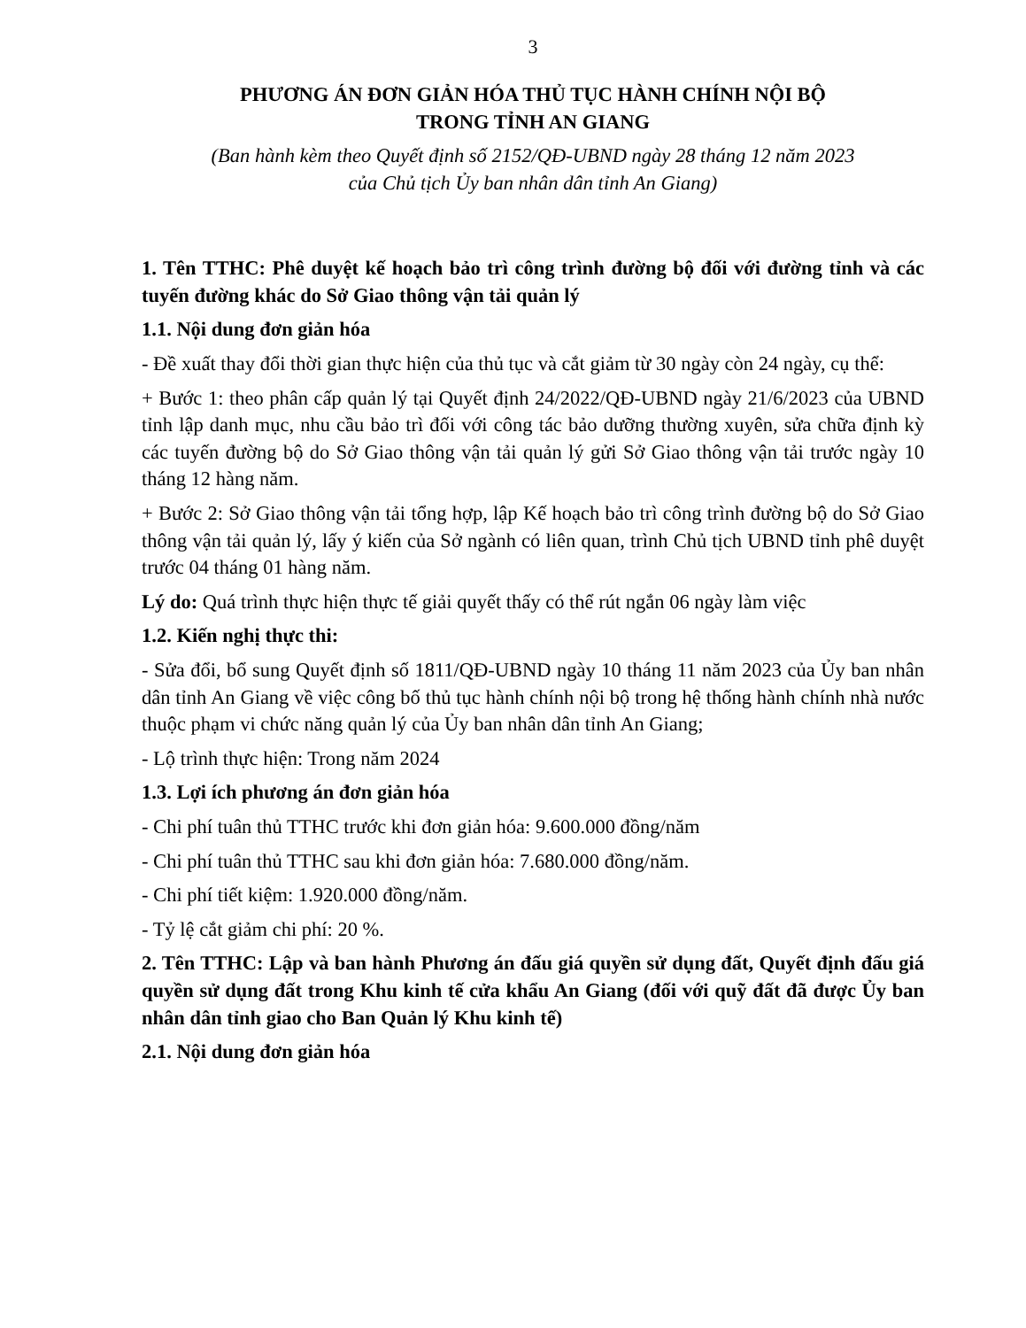3
PHƯƠNG ÁN ĐƠN GIẢN HÓA THỦ TỤC HÀNH CHÍNH NỘI BỘ
TRONG TỈNH AN GIANG
(Ban hành kèm theo Quyết định số 2152/QĐ-UBND ngày 28 tháng 12 năm 2023
của Chủ tịch Ủy ban nhân dân tỉnh An Giang)
1. Tên TTHC: Phê duyệt kế hoạch bảo trì công trình đường bộ đối với đường tỉnh và các tuyến đường khác do Sở Giao thông vận tải quản lý
1.1. Nội dung đơn giản hóa
- Đề xuất thay đổi thời gian thực hiện của thủ tục và cắt giảm từ 30 ngày còn 24 ngày, cụ thể:
+ Bước 1: theo phân cấp quản lý tại Quyết định 24/2022/QĐ-UBND ngày 21/6/2023 của UBND tỉnh lập danh mục, nhu cầu bảo trì đối với công tác bảo dưỡng thường xuyên, sửa chữa định kỳ các tuyến đường bộ do Sở Giao thông vận tải quản lý gửi Sở Giao thông vận tải trước ngày 10 tháng 12 hàng năm.
+ Bước 2: Sở Giao thông vận tải tổng hợp, lập Kế hoạch bảo trì công trình đường bộ do Sở Giao thông vận tải quản lý, lấy ý kiến của Sở ngành có liên quan, trình Chủ tịch UBND tỉnh phê duyệt trước 04 tháng 01 hàng năm.
Lý do: Quá trình thực hiện thực tế giải quyết thấy có thể rút ngắn 06 ngày làm việc
1.2. Kiến nghị thực thi:
- Sửa đổi, bổ sung Quyết định số 1811/QĐ-UBND ngày 10 tháng 11 năm 2023 của Ủy ban nhân dân tỉnh An Giang về việc công bố thủ tục hành chính nội bộ trong hệ thống hành chính nhà nước thuộc phạm vi chức năng quản lý của Ủy ban nhân dân tỉnh An Giang;
- Lộ trình thực hiện: Trong năm 2024
1.3. Lợi ích phương án đơn giản hóa
- Chi phí tuân thủ TTHC trước khi đơn giản hóa: 9.600.000 đồng/năm
- Chi phí tuân thủ TTHC sau khi đơn giản hóa: 7.680.000 đồng/năm.
- Chi phí tiết kiệm: 1.920.000 đồng/năm.
- Tỷ lệ cắt giảm chi phí: 20 %.
2. Tên TTHC: Lập và ban hành Phương án đấu giá quyền sử dụng đất, Quyết định đấu giá quyền sử dụng đất trong Khu kinh tế cửa khẩu An Giang (đối với quỹ đất đã được Ủy ban nhân dân tỉnh giao cho Ban Quản lý Khu kinh tế)
2.1. Nội dung đơn giản hóa